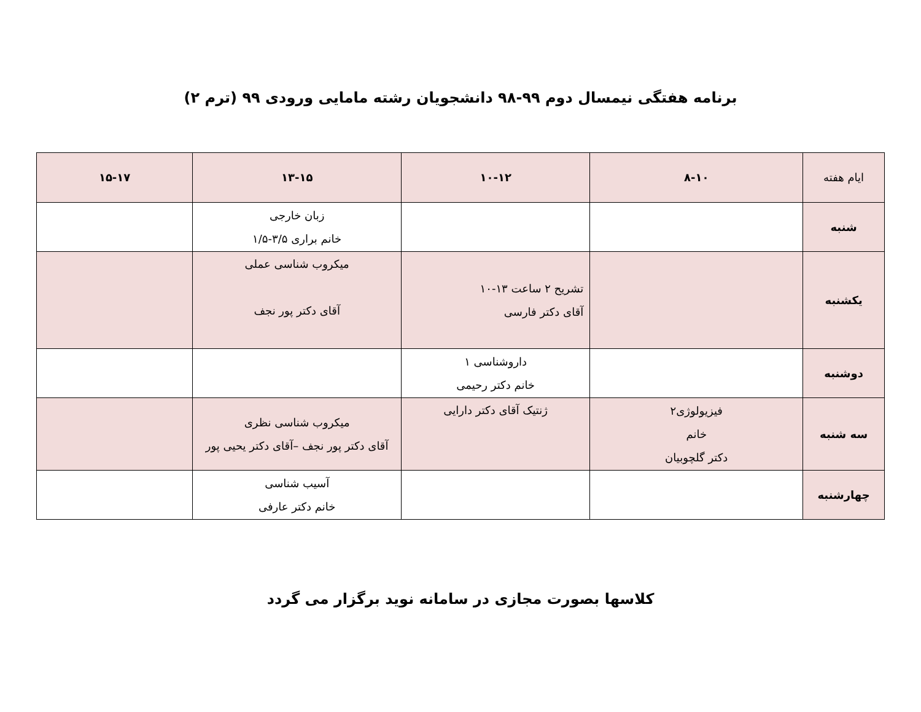برنامه هفتگی نیمسال دوم ۹۹-۹۸ دانشجویان رشته مامایی ورودی ۹۹ (ترم ۲)
| ایام هفته | ۸-۱۰ | ۱۰-۱۲ | ۱۳-۱۵ | ۱۵-۱۷ |
| --- | --- | --- | --- | --- |
| شنبه | | | زبان خارجی خانم براری ۳/۵-۱/۵ | |
| یکشنبه | | تشریح ۲ ساعت ۱۳-۱۰ آقای دکتر فارسی | میکروب شناسی عملی آقای دکتر پور نجف | |
| دوشنبه | | داروشناسی ۱ خانم دکتر رحیمی | | |
| سه شنبه | فیزیولوژی۲ خانم دکتر گلچوبیان | ژنتیک آقای دکتر دارایی | میکروب شناسی نظری آقای دکتر پور نجف –آقای دکتر یحیی پور | |
| چهارشنبه | | | آسیب شناسی خانم دکتر عارفی | |
کلاسها بصورت مجازی در سامانه نوید برگزار می گردد